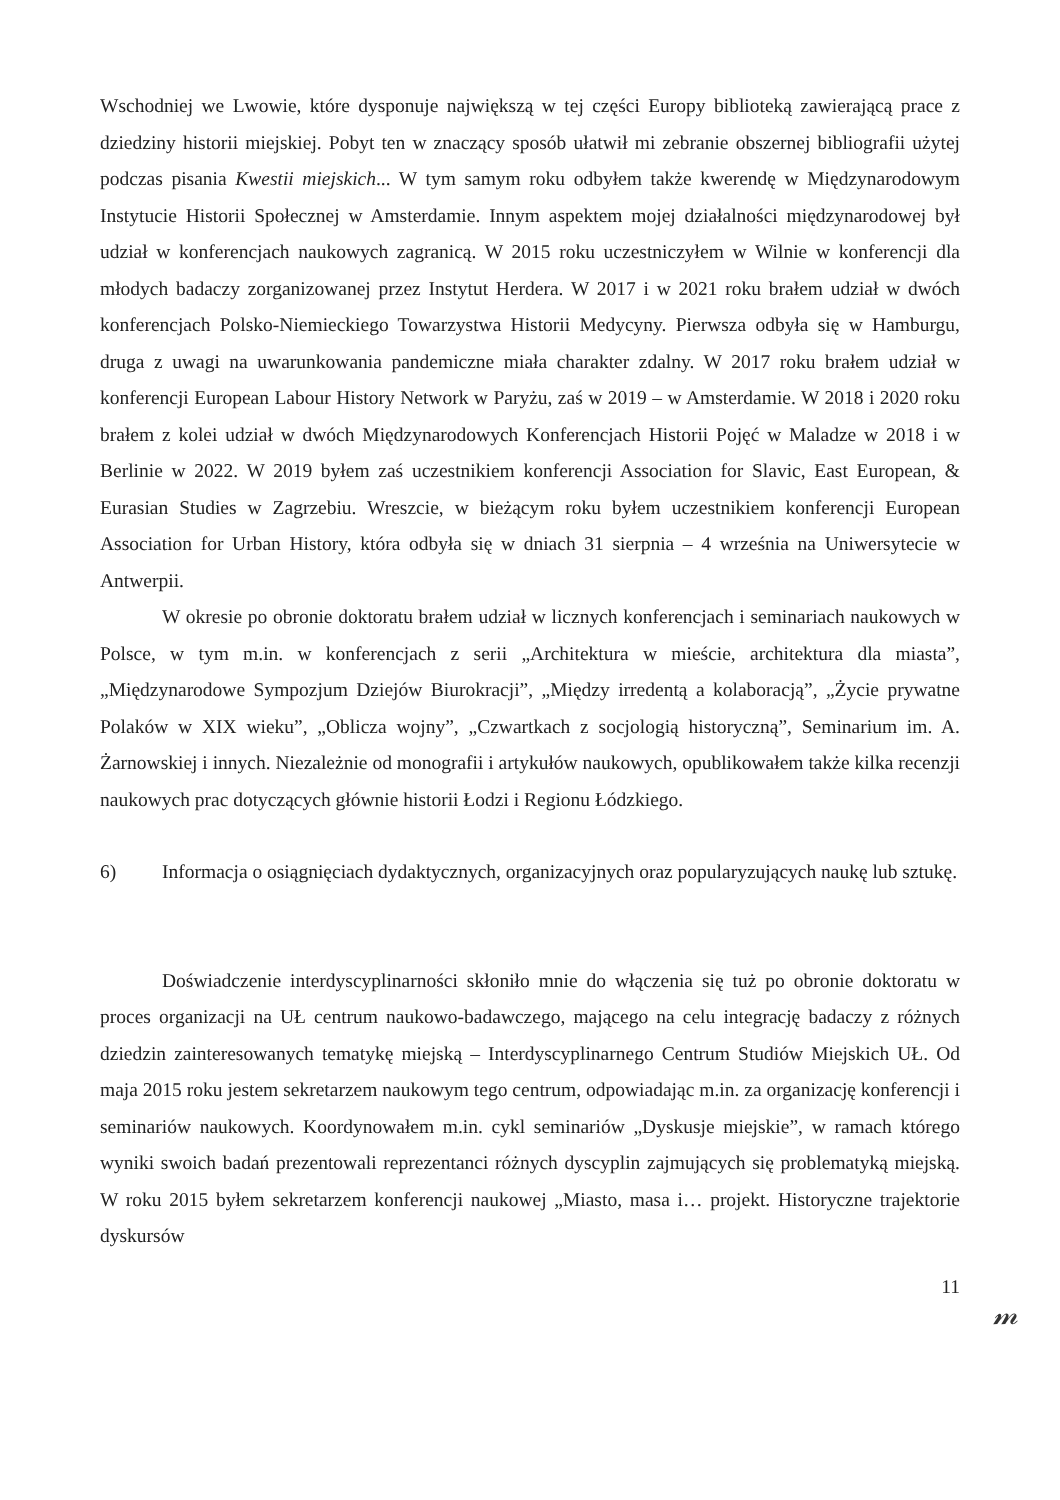Wschodniej we Lwowie, które dysponuje największą w tej części Europy biblioteką zawierającą prace z dziedziny historii miejskiej. Pobyt ten w znaczący sposób ułatwił mi zebranie obszernej bibliografii użytej podczas pisania Kwestii miejskich... W tym samym roku odbyłem także kwerendę w Międzynarodowym Instytucie Historii Społecznej w Amsterdamie. Innym aspektem mojej działalności międzynarodowej był udział w konferencjach naukowych zagranicą. W 2015 roku uczestniczyłem w Wilnie w konferencji dla młodych badaczy zorganizowanej przez Instytut Herdera. W 2017 i w 2021 roku brałem udział w dwóch konferencjach Polsko-Niemieckiego Towarzystwa Historii Medycyny. Pierwsza odbyła się w Hamburgu, druga z uwagi na uwarunkowania pandemiczne miała charakter zdalny. W 2017 roku brałem udział w konferencji European Labour History Network w Paryżu, zaś w 2019 – w Amsterdamie. W 2018 i 2020 roku brałem z kolei udział w dwóch Międzynarodowych Konferencjach Historii Pojęć w Maladze w 2018 i w Berlinie w 2022. W 2019 byłem zaś uczestnikiem konferencji Association for Slavic, East European, & Eurasian Studies w Zagrzebiu. Wreszcie, w bieżącym roku byłem uczestnikiem konferencji European Association for Urban History, która odbyła się w dniach 31 sierpnia – 4 września na Uniwersytecie w Antwerpii.
W okresie po obronie doktoratu brałem udział w licznych konferencjach i seminariach naukowych w Polsce, w tym m.in. w konferencjach z serii „Architektura w mieście, architektura dla miasta”, „Międzynarodowe Sympozjum Dziejów Biurokracji”, „Między irredentą a kolaboracją”, „Życie prywatne Polaków w XIX wieku”, „Oblicza wojny”, „Czwartkach z socjologią historyczną”, Seminarium im. A. Żarnowskiej i innych. Niezależnie od monografii i artykułów naukowych, opublikowałem także kilka recenzji naukowych prac dotyczących głównie historii Łodzi i Regionu Łódzkiego.
6) Informacja o osiągnięciach dydaktycznych, organizacyjnych oraz popularyzujących naukę lub sztukę.
Doświadczenie interdyscyplinarności skłoniło mnie do włączenia się tuż po obronie doktoratu w proces organizacji na UŁ centrum naukowo-badawczego, mającego na celu integrację badaczy z różnych dziedzin zainteresowanych tematykę miejską – Interdyscyplinarnego Centrum Studiów Miejskich UŁ. Od maja 2015 roku jestem sekretarzem naukowym tego centrum, odpowiadając m.in. za organizację konferencji i seminariów naukowych. Koordynowałem m.in. cykl seminariów „Dyskusje miejskie”, w ramach którego wyniki swoich badań prezentowali reprezentanci różnych dyscyplin zajmujących się problematyką miejską. W roku 2015 byłem sekretarzem konferencji naukowej „Miasto, masa i… projekt. Historyczne trajektorie dyskursów
11
𝓂